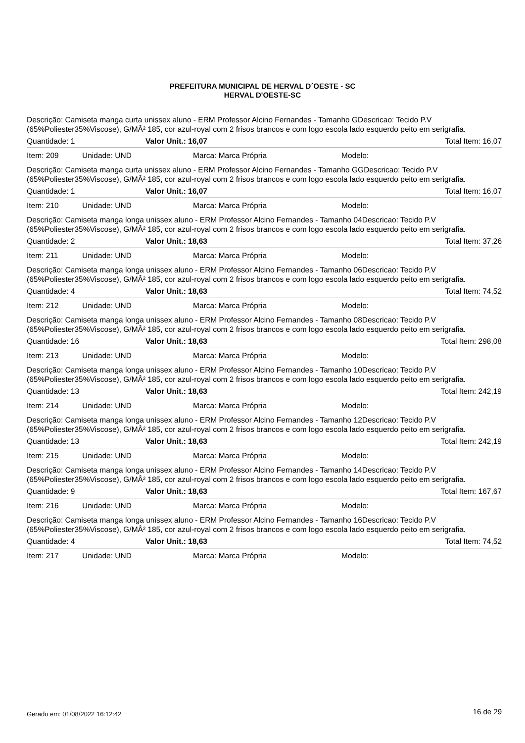PREFEITURA MUNICIPAL DE HERVAL D´OESTE - SC
HERVAL D'OESTE-SC
Descrição: Camiseta manga curta unissex aluno - ERM Professor Alcino Fernandes - Tamanho GDescricao: Tecido P.V (65%Poliester35%Viscose), G/MÂ² 185, cor azul-royal com 2 frisos brancos e com logo escola lado esquerdo peito em serigrafia.
Quantidade: 1 Valor Unit.: 16,07 Total Item: 16,07
Item: 209 Unidade: UND Marca: Marca Própria Modelo:
Descrição: Camiseta manga curta unissex aluno - ERM Professor Alcino Fernandes - Tamanho GGDescricao: Tecido P.V (65%Poliester35%Viscose), G/MÂ² 185, cor azul-royal com 2 frisos brancos e com logo escola lado esquerdo peito em serigrafia.
Quantidade: 1 Valor Unit.: 16,07 Total Item: 16,07
Item: 210 Unidade: UND Marca: Marca Própria Modelo:
Descrição: Camiseta manga longa unissex aluno - ERM Professor Alcino Fernandes - Tamanho 04Descricao: Tecido P.V (65%Poliester35%Viscose), G/MÂ² 185, cor azul-royal com 2 frisos brancos e com logo escola lado esquerdo peito em serigrafia.
Quantidade: 2 Valor Unit.: 18,63 Total Item: 37,26
Item: 211 Unidade: UND Marca: Marca Própria Modelo:
Descrição: Camiseta manga longa unissex aluno - ERM Professor Alcino Fernandes - Tamanho 06Descricao: Tecido P.V (65%Poliester35%Viscose), G/MÂ² 185, cor azul-royal com 2 frisos brancos e com logo escola lado esquerdo peito em serigrafia.
Quantidade: 4 Valor Unit.: 18,63 Total Item: 74,52
Item: 212 Unidade: UND Marca: Marca Própria Modelo:
Descrição: Camiseta manga longa unissex aluno - ERM Professor Alcino Fernandes - Tamanho 08Descricao: Tecido P.V (65%Poliester35%Viscose), G/MÂ² 185, cor azul-royal com 2 frisos brancos e com logo escola lado esquerdo peito em serigrafia.
Quantidade: 16 Valor Unit.: 18,63 Total Item: 298,08
Item: 213 Unidade: UND Marca: Marca Própria Modelo:
Descrição: Camiseta manga longa unissex aluno - ERM Professor Alcino Fernandes - Tamanho 10Descricao: Tecido P.V (65%Poliester35%Viscose), G/MÂ² 185, cor azul-royal com 2 frisos brancos e com logo escola lado esquerdo peito em serigrafia.
Quantidade: 13 Valor Unit.: 18,63 Total Item: 242,19
Item: 214 Unidade: UND Marca: Marca Própria Modelo:
Descrição: Camiseta manga longa unissex aluno - ERM Professor Alcino Fernandes - Tamanho 12Descricao: Tecido P.V (65%Poliester35%Viscose), G/MÂ² 185, cor azul-royal com 2 frisos brancos e com logo escola lado esquerdo peito em serigrafia.
Quantidade: 13 Valor Unit.: 18,63 Total Item: 242,19
Item: 215 Unidade: UND Marca: Marca Própria Modelo:
Descrição: Camiseta manga longa unissex aluno - ERM Professor Alcino Fernandes - Tamanho 14Descricao: Tecido P.V (65%Poliester35%Viscose), G/MÂ² 185, cor azul-royal com 2 frisos brancos e com logo escola lado esquerdo peito em serigrafia.
Quantidade: 9 Valor Unit.: 18,63 Total Item: 167,67
Item: 216 Unidade: UND Marca: Marca Própria Modelo:
Descrição: Camiseta manga longa unissex aluno - ERM Professor Alcino Fernandes - Tamanho 16Descricao: Tecido P.V (65%Poliester35%Viscose), G/MÂ² 185, cor azul-royal com 2 frisos brancos e com logo escola lado esquerdo peito em serigrafia.
Quantidade: 4 Valor Unit.: 18,63 Total Item: 74,52
Item: 217 Unidade: UND Marca: Marca Própria Modelo:
Gerado em: 01/08/2022 16:12:42 16 de 29